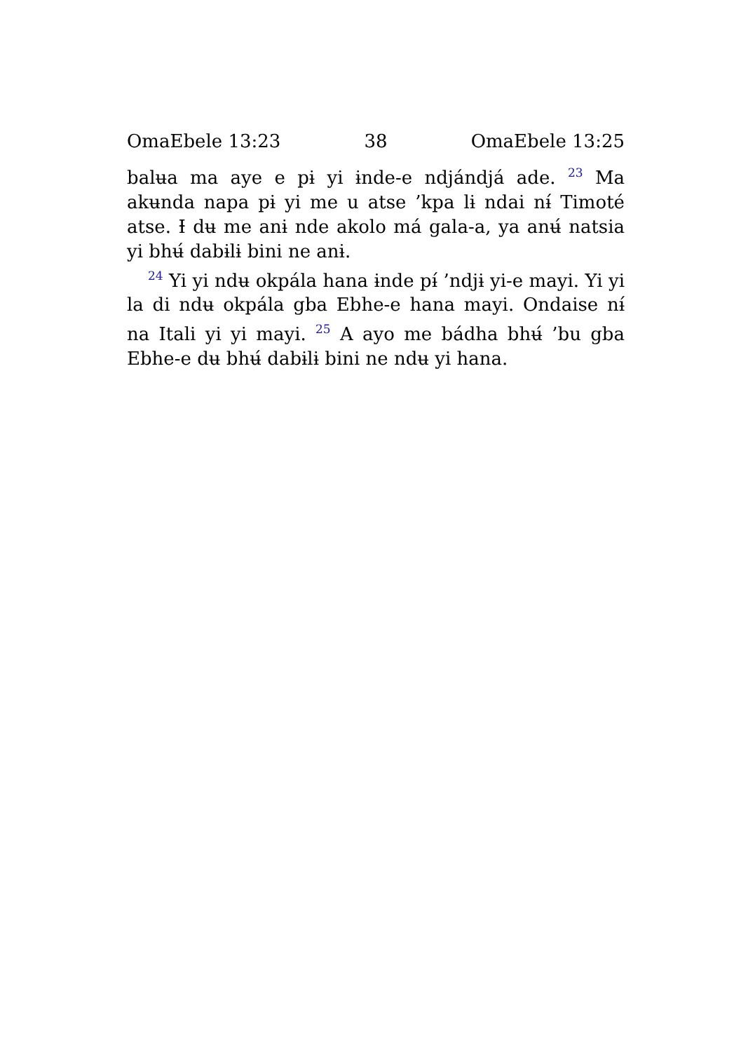OmaEbele 13:23 38 OmaEbele 13:25
balʉa ma aye e pɨ yi ɨnde-e ndjándjá ade. <sup>23</sup> Ma akʉnda napa pɨ yi me u atse ’kpa lɨ ndai nɨ́ Timoté atse. Ɨ dʉ me anɨ nde akolo má gala-a, ya anʉ́ natsia yi bhʉ́ dabɨlɨ bini ne anɨ.
<sup>24</sup> Yi yi ndʉ okpála hana ɨnde pɨ́ ’ndjɨ yi-e mayi. Yi yi la di ndʉ okpála gba Ebhe-e hana mayi. Ondaise nɨ́ na Itali yi yi mayi. <sup>25</sup> A ayo me bádha bhʉ́ ’bu gba Ebhe-e dʉ bhʉ́ dabɨlɨ bini ne ndʉ yi hana.